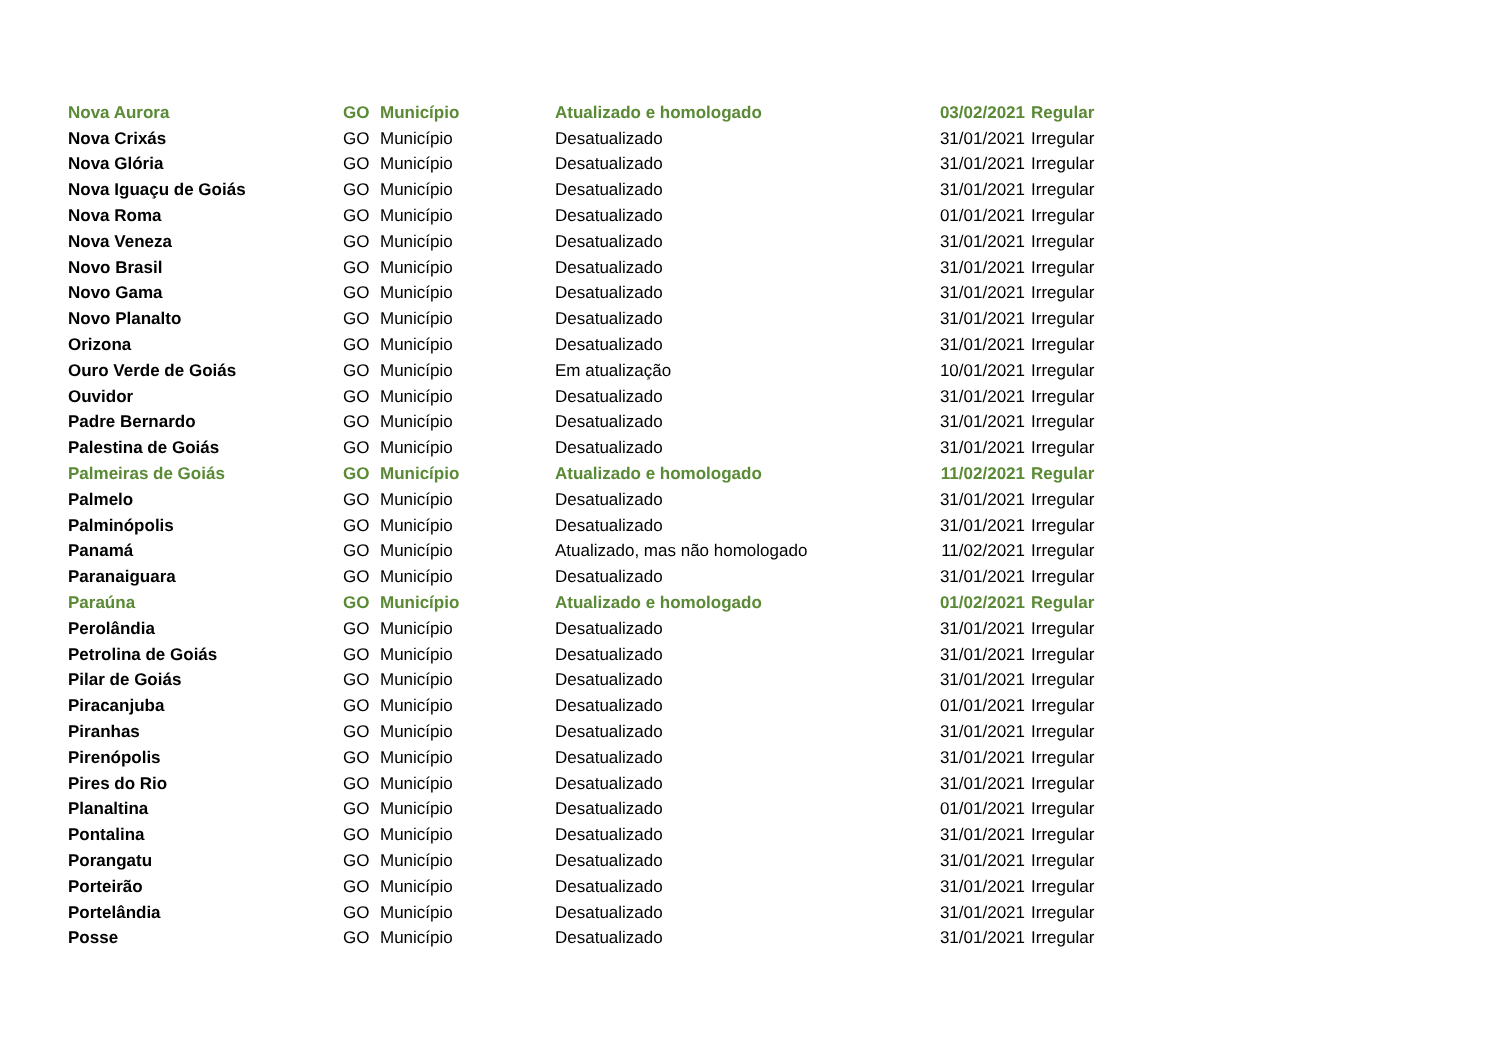| Nova Aurora | GO | Município | Atualizado e homologado | 03/02/2021 | Regular |
| Nova Crixás | GO | Município | Desatualizado | 31/01/2021 | Irregular |
| Nova Glória | GO | Município | Desatualizado | 31/01/2021 | Irregular |
| Nova Iguaçu de Goiás | GO | Município | Desatualizado | 31/01/2021 | Irregular |
| Nova Roma | GO | Município | Desatualizado | 01/01/2021 | Irregular |
| Nova Veneza | GO | Município | Desatualizado | 31/01/2021 | Irregular |
| Novo Brasil | GO | Município | Desatualizado | 31/01/2021 | Irregular |
| Novo Gama | GO | Município | Desatualizado | 31/01/2021 | Irregular |
| Novo Planalto | GO | Município | Desatualizado | 31/01/2021 | Irregular |
| Orizona | GO | Município | Desatualizado | 31/01/2021 | Irregular |
| Ouro Verde de Goiás | GO | Município | Em atualização | 10/01/2021 | Irregular |
| Ouvidor | GO | Município | Desatualizado | 31/01/2021 | Irregular |
| Padre Bernardo | GO | Município | Desatualizado | 31/01/2021 | Irregular |
| Palestina de Goiás | GO | Município | Desatualizado | 31/01/2021 | Irregular |
| Palmeiras de Goiás | GO | Município | Atualizado e homologado | 11/02/2021 | Regular |
| Palmelo | GO | Município | Desatualizado | 31/01/2021 | Irregular |
| Palminópolis | GO | Município | Desatualizado | 31/01/2021 | Irregular |
| Panamá | GO | Município | Atualizado, mas não homologado | 11/02/2021 | Irregular |
| Paranaiguara | GO | Município | Desatualizado | 31/01/2021 | Irregular |
| Paraúna | GO | Município | Atualizado e homologado | 01/02/2021 | Regular |
| Perolândia | GO | Município | Desatualizado | 31/01/2021 | Irregular |
| Petrolina de Goiás | GO | Município | Desatualizado | 31/01/2021 | Irregular |
| Pilar de Goiás | GO | Município | Desatualizado | 31/01/2021 | Irregular |
| Piracanjuba | GO | Município | Desatualizado | 01/01/2021 | Irregular |
| Piranhas | GO | Município | Desatualizado | 31/01/2021 | Irregular |
| Pirenópolis | GO | Município | Desatualizado | 31/01/2021 | Irregular |
| Pires do Rio | GO | Município | Desatualizado | 31/01/2021 | Irregular |
| Planaltina | GO | Município | Desatualizado | 01/01/2021 | Irregular |
| Pontalina | GO | Município | Desatualizado | 31/01/2021 | Irregular |
| Porangatu | GO | Município | Desatualizado | 31/01/2021 | Irregular |
| Porteirão | GO | Município | Desatualizado | 31/01/2021 | Irregular |
| Portelândia | GO | Município | Desatualizado | 31/01/2021 | Irregular |
| Posse | GO | Município | Desatualizado | 31/01/2021 | Irregular |